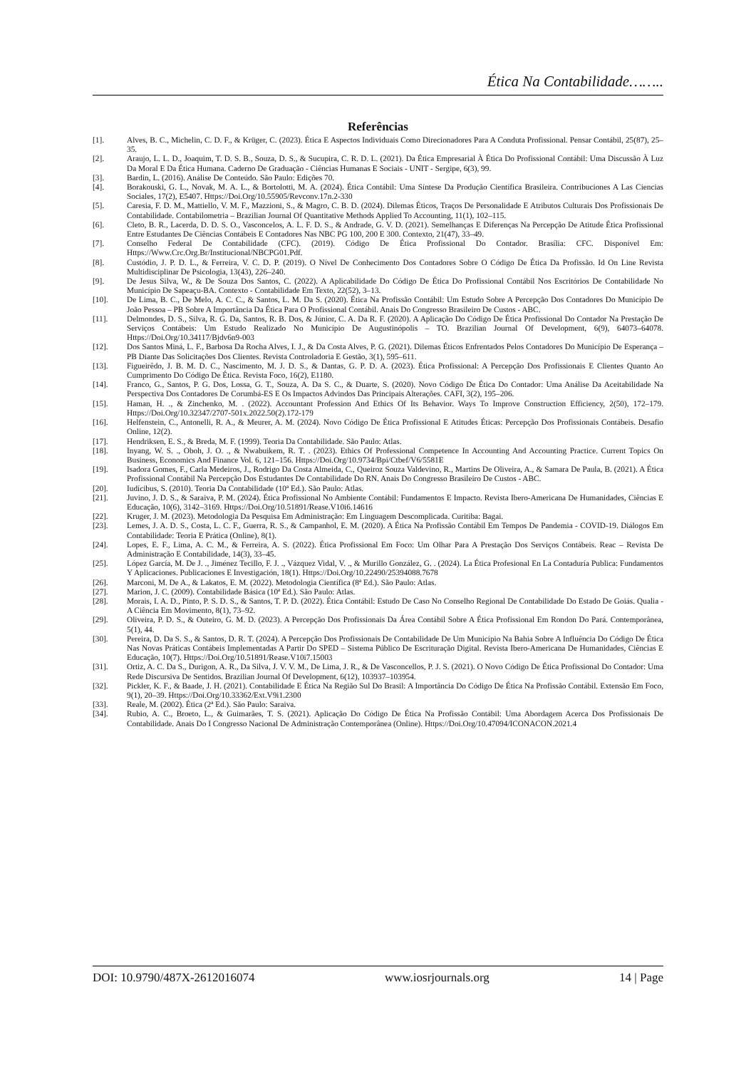Ética Na Contabilidade……..
Referências
[1]. Alves, B. C., Michelin, C. D. F., & Krüger, C. (2023). Ética E Aspectos Individuais Como Direcionadores Para A Conduta Profissional. Pensar Contábil, 25(87), 25–35.
[2]. Araujo, L. L. D., Joaquim, T. D. S. B., Souza, D. S., & Sucupira, C. R. D. L. (2021). Da Ética Empresarial À Ética Do Profissional Contábil: Uma Discussão À Luz Da Moral E Da Ética Humana. Caderno De Graduação - Ciências Humanas E Sociais - UNIT - Sergipe, 6(3), 99.
[3]. Bardin, L. (2016). Análise De Conteúdo. São Paulo: Edições 70.
[4]. Borakouski, G. L., Novak, M. A. L., & Bortolotti, M. A. (2024). Ética Contábil: Uma Síntese Da Produção Científica Brasileira. Contribuciones A Las Ciencias Sociales, 17(2), E5407. Https://Doi.Org/10.55905/Revconv.17n.2-330
[5]. Caresia, F. D. M., Mattiello, V. M. F., Mazzioni, S., & Magro, C. B. D. (2024). Dilemas Éticos, Traços De Personalidade E Atributos Culturais Dos Profissionais De Contabilidade. Contabilometria – Brazilian Journal Of Quantitative Methods Applied To Accounting, 11(1), 102–115.
[6]. Cleto, B. R., Lacerda, D. D. S. O., Vasconcelos, A. L. F. D. S., & Andrade, G. V. D. (2021). Semelhanças E Diferenças Na Percepção De Atitude Ética Profissional Entre Estudantes De Ciências Contábeis E Contadores Nas NBC PG 100, 200 E 300. Contexto, 21(47), 33–49.
[7]. Conselho Federal De Contabilidade (CFC). (2019). Código De Ética Profissional Do Contador. Brasília: CFC. Disponível Em: Https://Www.Crc.Org.Br/Institucional/NBCPG01.Pdf.
[8]. Custódio, J. P. D. L., & Ferreira, V. C. D. P. (2019). O Nível De Conhecimento Dos Contadores Sobre O Código De Ética Da Profissão. Id On Line Revista Multidisciplinar De Psicologia, 13(43), 226–240.
[9]. De Jesus Silva, W., & De Souza Dos Santos, C. (2022). A Aplicabilidade Do Código De Ética Do Profissional Contábil Nos Escritórios De Contabilidade No Município De Sapeaçu-BA. Contexto - Contabilidade Em Texto, 22(52), 3–13.
[10]. De Lima, B. C., De Melo, A. C. C., & Santos, L. M. Da S. (2020). Ética Na Profissão Contábil: Um Estudo Sobre A Percepção Dos Contadores Do Município De João Pessoa – PB Sobre A Importância Da Ética Para O Profissional Contábil. Anais Do Congresso Brasileiro De Custos - ABC.
[11]. Delmondes, D. S., Silva, R. G. Da, Santos, R. B. Dos, & Júnior, C. A. Da R. F. (2020). A Aplicação Do Código De Ética Profissional Do Contador Na Prestação De Serviços Contábeis: Um Estudo Realizado No Município De Augustinópolis – TO. Brazilian Journal Of Development, 6(9), 64073–64078. Https://Doi.Org/10.34117/Bjdv6n9-003
[12]. Dos Santos Miná, L. F., Barbosa Da Rocha Alves, I. J., & Da Costa Alves, P. G. (2021). Dilemas Éticos Enfrentados Pelos Contadores Do Município De Esperança – PB Diante Das Solicitações Dos Clientes. Revista Controladoria E Gestão, 3(1), 595–611.
[13]. Figueirêdo, J. B. M. D. C., Nascimento, M. J. D. S., & Dantas, G. P. D. A. (2023). Ética Profissional: A Percepção Dos Profissionais E Clientes Quanto Ao Cumprimento Do Código De Ética. Revista Foco, 16(2), E1180.
[14]. Franco, G., Santos, P. G. Dos, Lossa, G. T., Souza, A. Da S. C., & Duarte, S. (2020). Novo Código De Ética Do Contador: Uma Análise Da Aceitabilidade Na Perspectiva Dos Contadores De Corumbá-ES E Os Impactos Advindos Das Principais Alterações. CAFI, 3(2), 195–206.
[15]. Haman, H. ., & Zinchenko, M. . (2022). Accountant Profession And Ethics Of Its Behavior. Ways To Improve Construction Efficiency, 2(50), 172–179. Https://Doi.Org/10.32347/2707-501x.2022.50(2).172-179
[16]. Helfenstein, C., Antonelli, R. A., & Meurer, A. M. (2024). Novo Código De Ética Profissional E Atitudes Éticas: Percepção Dos Profissionais Contábeis. Desafio Online, 12(2).
[17]. Hendriksen, E. S., & Breda, M. F. (1999). Teoria Da Contabilidade. São Paulo: Atlas.
[18]. Inyang, W. S. ., Oboh, J. O. ., & Nwabuikem, R. T. . (2023). Ethics Of Professional Competence In Accounting And Accounting Practice. Current Topics On Business, Economics And Finance Vol. 6, 121–156. Https://Doi.Org/10.9734/Bpi/Ctbef/V6/5581E
[19]. Isadora Gomes, F., Carla Medeiros, J., Rodrigo Da Costa Almeida, C., Queiroz Souza Valdevino, R., Martins De Oliveira, A., & Samara De Paula, B. (2021). A Ética Profissional Contábil Na Percepção Dos Estudantes De Contabilidade Do RN. Anais Do Congresso Brasileiro De Custos - ABC.
[20]. Iudícibus, S. (2010). Teoria Da Contabilidade (10ª Ed.). São Paulo: Atlas.
[21]. Juvino, J. D. S., & Saraiva, P. M. (2024). Ética Profissional No Ambiente Contábil: Fundamentos E Impacto. Revista Ibero-Americana De Humanidades, Ciências E Educação, 10(6), 3142–3169. Https://Doi.Org/10.51891/Rease.V10i6.14616
[22]. Kruger, J. M. (2023). Metodologia Da Pesquisa Em Administração: Em Linguagem Descomplicada. Curitiba: Bagai.
[23]. Lemes, J. A. D. S., Costa, L. C. F., Guerra, R. S., & Campanhol, E. M. (2020). A Ética Na Profissão Contábil Em Tempos De Pandemia - COVID-19. Diálogos Em Contabilidade: Teoria E Prática (Online), 8(1).
[24]. Lopes, E. F., Lima, A. C. M., & Ferreira, A. S. (2022). Ética Profissional Em Foco: Um Olhar Para A Prestação Dos Serviços Contábeis. Reac – Revista De Administração E Contabilidade, 14(3), 33–45.
[25]. López García, M. De J. ., Jiménez Tecillo, F. J. ., Vázquez Vidal, V. ., & Murillo González, G. . (2024). La Ética Profesional En La Contaduría Publica: Fundamentos Y Aplicaciones. Publicaciones E Investigación, 18(1). Https://Doi.Org/10.22490/25394088.7678
[26]. Marconi, M. De A., & Lakatos, E. M. (2022). Metodologia Científica (8ª Ed.). São Paulo: Atlas.
[27]. Marion, J. C. (2009). Contabilidade Básica (10ª Ed.). São Paulo: Atlas.
[28]. Morais, I. A. D., Pinto, P. S. D. S., & Santos, T. P. D. (2022). Ética Contábil: Estudo De Caso No Conselho Regional De Contabilidade Do Estado De Goiás. Qualia - A Ciência Em Movimento, 8(1), 73–92.
[29]. Oliveira, P. D. S., & Outeiro, G. M. D. (2023). A Percepção Dos Profissionais Da Área Contábil Sobre A Ética Profissional Em Rondon Do Pará. Contemporânea, 5(1), 44.
[30]. Pereira, D. Da S. S., & Santos, D. R. T. (2024). A Percepção Dos Profissionais De Contabilidade De Um Município Na Bahia Sobre A Influência Do Código De Ética Nas Novas Práticas Contábeis Implementadas A Partir Do SPED – Sistema Público De Escrituração Digital. Revista Ibero-Americana De Humanidades, Ciências E Educação, 10(7). Https://Doi.Org/10.51891/Rease.V10i7.15003
[31]. Ortiz, A. C. Da S., Durigon, A. R., Da Silva, J. V. V. M., De Lima, J. R., & De Vasconcellos, P. J. S. (2021). O Novo Código De Ética Profissional Do Contador: Uma Rede Discursiva De Sentidos. Brazilian Journal Of Development, 6(12), 103937–103954.
[32]. Pickler, K. F., & Baade, J. H. (2021). Contabilidade E Ética Na Região Sul Do Brasil: A Importância Do Código De Ética Na Profissão Contábil. Extensão Em Foco, 9(1), 20–39. Https://Doi.Org/10.33362/Ext.V9i1.2300
[33]. Reale, M. (2002). Ética (2ª Ed.). São Paulo: Saraiva.
[34]. Rubio, A. C., Broeto, L., & Guimarães, T. S. (2021). Aplicação Do Código De Ética Na Profissão Contábil: Uma Abordagem Acerca Dos Profissionais De Contabilidade. Anais Do I Congresso Nacional De Administração Contemporânea (Online). Https://Doi.Org/10.47094/ICONACON.2021.4
DOI: 10.9790/487X-2612016074 www.iosrjournals.org 14 | Page